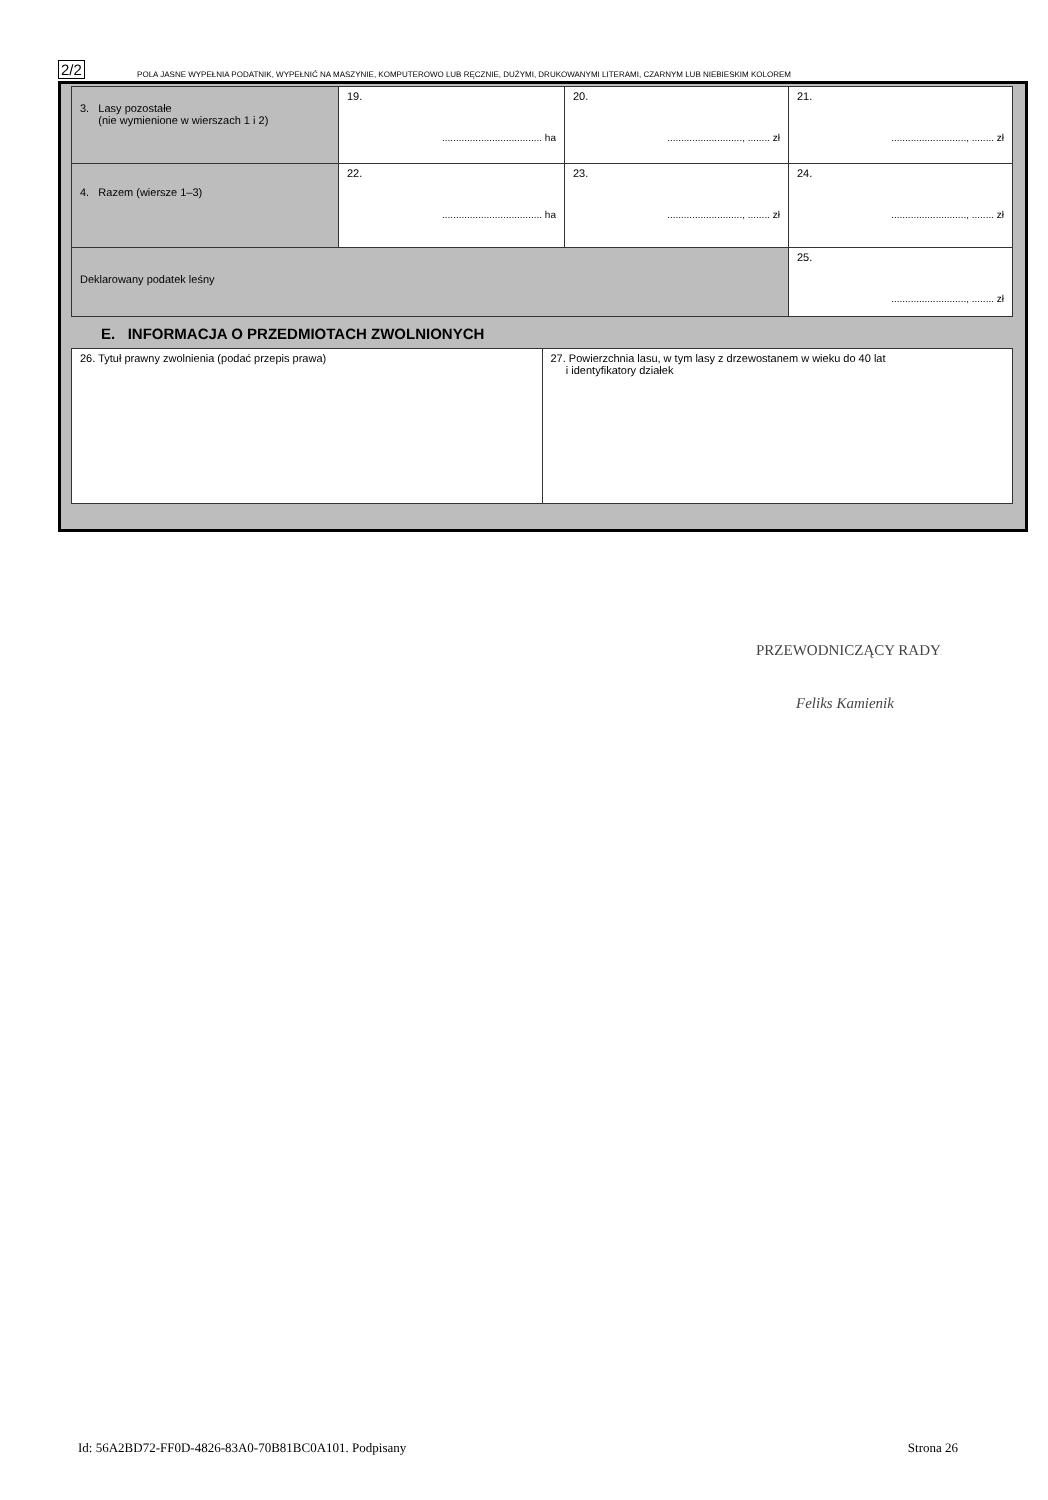2/2 POLA JASNE WYPEŁNIA PODATNIK, WYPEŁNIĆ NA MASZYNIE, KOMPUTEROWO LUB RĘCZNIE, DUŻYMI, DRUKOWANYMI LITERAMI, CZARNYM LUB NIEBIESKIM KOLOREM
| 3. Lasy pozostałe (nie wymienione w wierszach 1 i 2) | 19. .................................... ha | 20. ..........................., ........ zł | 21. ..........................., ........ zł |
| 4. Razem (wiersze 1–3) | 22. .................................... ha | 23. ..........................., ........ zł | 24. ..........................., ........ zł |
| Deklarowany podatek leśny | | | 25. ..........................., ........ zł |
E. INFORMACJA O PRZEDMIOTACH ZWOLNIONYCH
| 26. Tytuł prawny zwolnienia (podać przepis prawa) | 27. Powierzchnia lasu, w tym lasy z drzewostanem w wieku do 40 lat i identyfikatory działek |
PRZEWODNICZĄCY RADY
Feliks Kamienik
Id: 56A2BD72-FF0D-4826-83A0-70B81BC0A101. Podpisany Strona 26